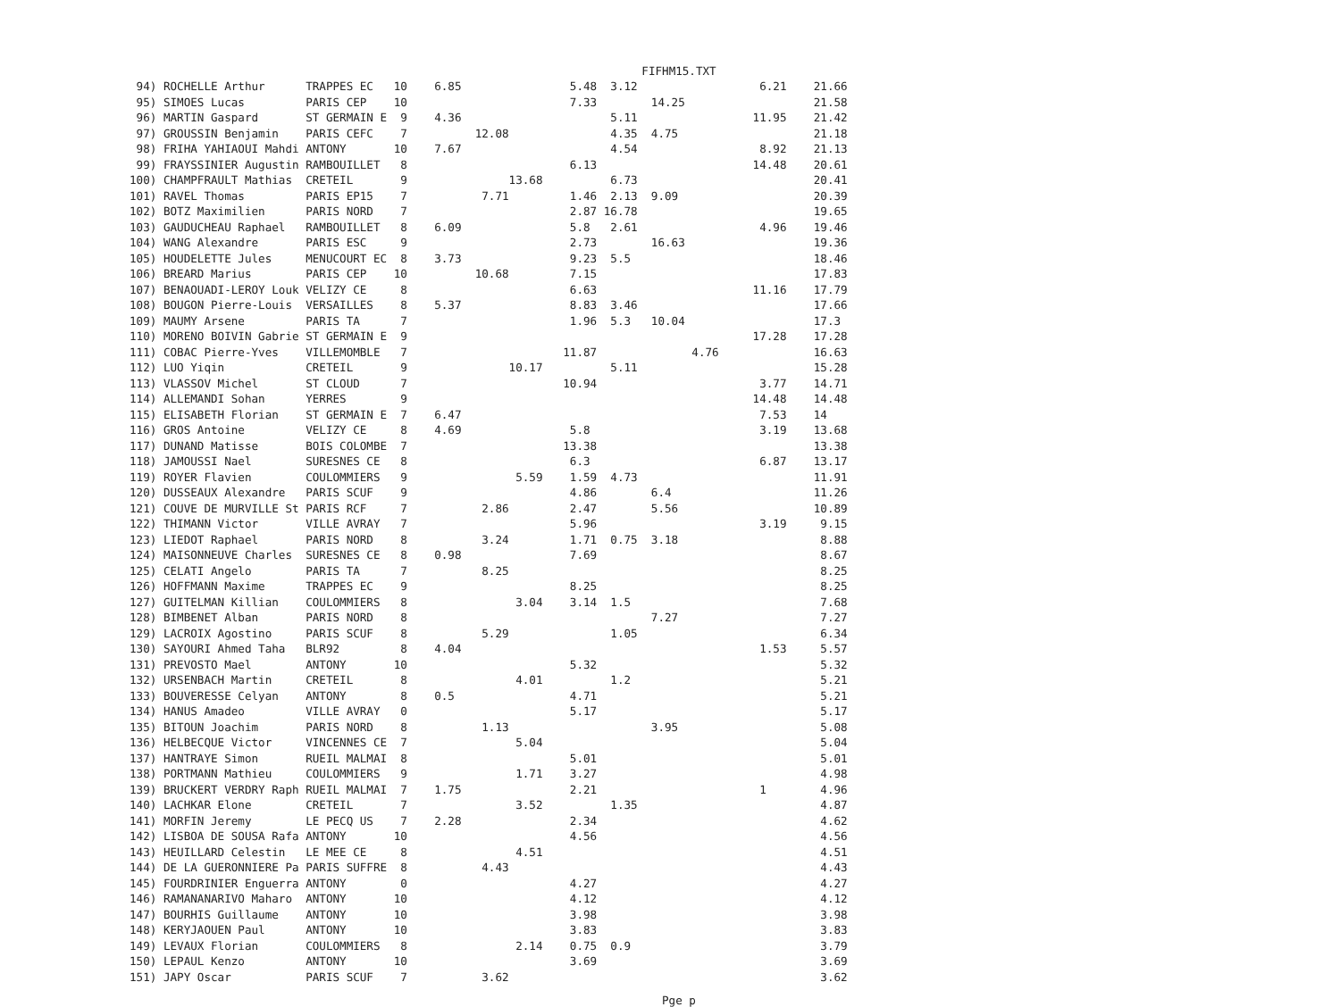FIFHM15.TXT
 94) ROCHELLE Arthur      TRAPPES EC   10    6.85                5.48  3.12                  6.21    21.66
 95) SIMOES Lucas         PARIS CEP    10                        7.33        14.25                   21.58
 96) MARTIN Gaspard       ST GERMAIN E  9    4.36                      5.11                 11.95    21.42
 97) GROUSSIN Benjamin    PARIS CEFC    7          12.08               4.35  4.75                    21.18
 98) FRIHA YAHIAOUI Mahdi ANTONY       10    7.67                      4.54                  8.92    21.13
 99) FRAYSSINIER Augustin RAMBOUILLET   8                        6.13                       14.48    20.61
100) CHAMPFRAULT Mathias  CRETEIL       9               13.68          6.73                          20.41
101) RAVEL Thomas         PARIS EP15    7           7.71         1.46  2.13  9.09                    20.39
102) BOTZ Maximilien      PARIS NORD    7                        2.87 16.78                          19.65
103) GAUDUCHEAU Raphael   RAMBOUILLET   8    6.09                5.8   2.61                  4.96    19.46
104) WANG Alexandre       PARIS ESC     9                        2.73        16.63                   19.36
105) HOUDELETTE Jules     MENUCOURT EC  8    3.73                9.23  5.5                           18.46
106) BREARD Marius        PARIS CEP    10          10.68         7.15                                17.83
107) BENAOUADI-LEROY Louk VELIZY CE     8                        6.63                       11.16    17.79
108) BOUGON Pierre-Louis  VERSAILLES    8    5.37                8.83  3.46                          17.66
109) MAUMY Arsene         PARIS TA      7                        1.96  5.3   10.04                   17.3
110) MORENO BOIVIN Gabrie ST GERMAIN E  9                                                   17.28    17.28
111) COBAC Pierre-Yves    VILLEMOMBLE   7                       11.87              4.76              16.63
112) LUO Yiqin            CRETEIL       9               10.17          5.11                          15.28
113) VLASSOV Michel       ST CLOUD      7                       10.94                        3.77    14.71
114) ALLEMANDI Sohan      YERRES        9                                                   14.48    14.48
115) ELISABETH Florian    ST GERMAIN E  7    6.47                                            7.53    14
116) GROS Antoine         VELIZY CE     8    4.69                5.8                         3.19    13.68
117) DUNAND Matisse       BOIS COLOMBE  7                       13.38                                13.38
118) JAMOUSSI Nael        SURESNES CE   8                        6.3                         6.87    13.17
119) ROYER Flavien        COULOMMIERS   9                5.59    1.59  4.73                          11.91
120) DUSSEAUX Alexandre   PARIS SCUF    9                        4.86        6.4                     11.26
121) COUVE DE MURVILLE St PARIS RCF     7           2.86         2.47        5.56                    10.89
122) THIMANN Victor       VILLE AVRAY   7                        5.96                        3.19     9.15
123) LIEDOT Raphael       PARIS NORD    8           3.24         1.71  0.75  3.18                     8.88
124) MAISONNEUVE Charles  SURESNES CE   8    0.98                7.69                                 8.67
125) CELATI Angelo        PARIS TA      7           8.25                                              8.25
126) HOFFMANN Maxime      TRAPPES EC    9                        8.25                                 8.25
127) GUITELMAN Killian    COULOMMIERS   8                3.04    3.14  1.5                            7.68
128) BIMBENET Alban       PARIS NORD    8                                    7.27                     7.27
129) LACROIX Agostino     PARIS SCUF    8           5.29               1.05                           6.34
130) SAYOURI Ahmed Taha   BLR92         8    4.04                                            1.53     5.57
131) PREVOSTO Mael        ANTONY       10                        5.32                                 5.32
132) URSENBACH Martin     CRETEIL       8                4.01          1.2                            5.21
133) BOUVERESSE Celyan    ANTONY        8    0.5                 4.71                                 5.21
134) HANUS Amadeo         VILLE AVRAY   0                        5.17                                 5.17
135) BITOUN Joachim       PARIS NORD    8           1.13                     3.95                     5.08
136) HELBECQUE Victor     VINCENNES CE  7                5.04                                         5.04
137) HANTRAYE Simon       RUEIL MALMAI  8                        5.01                                 5.01
138) PORTMANN Mathieu     COULOMMIERS   9                1.71    3.27                                 4.98
139) BRUCKERT VERDRY Raph RUEIL MALMAI  7    1.75                2.21                        1        4.96
140) LACHKAR Elone        CRETEIL       7                3.52          1.35                           4.87
141) MORFIN Jeremy        LE PECQ US    7    2.28                2.34                                 4.62
142) LISBOA DE SOUSA Rafa ANTONY       10                        4.56                                 4.56
143) HEUILLARD Celestin   LE MEE CE     8                4.51                                         4.51
144) DE LA GUERONNIERE Pa PARIS SUFFRE  8           4.43                                              4.43
145) FOURDRINIER Enguerra ANTONY        0                        4.27                                 4.27
146) RAMANANARIVO Maharo  ANTONY       10                        4.12                                 4.12
147) BOURHIS Guillaume    ANTONY       10                        3.98                                 3.98
148) KERYJAOUEN Paul      ANTONY       10                        3.83                                 3.83
149) LEVAUX Florian       COULOMMIERS   8                2.14    0.75  0.9                            3.79
150) LEPAUL Kenzo         ANTONY       10                        3.69                                 3.69
151) JAPY Oscar           PARIS SCUF    7           3.62                                              3.62
Pge p